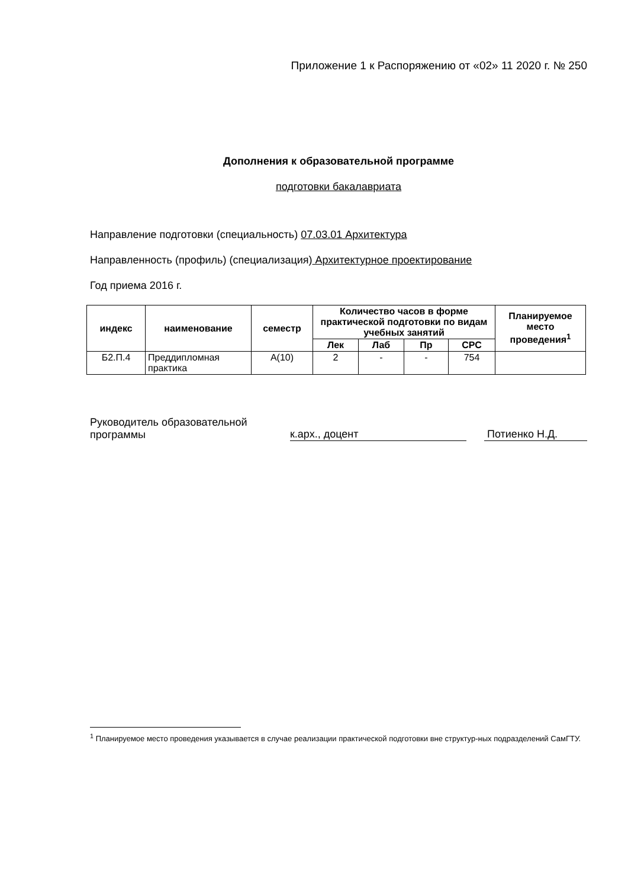Приложение 1 к Распоряжению от «02» 11 2020 г. № 250
Дополнения к образовательной программе
подготовки бакалавриата
Направление подготовки (специальность) 07.03.01 Архитектура
Направленность (профиль) (специализация) Архитектурное проектирование
Год приема 2016 г.
| индекс | наименование | семестр | Количество часов в форме практической подготовки по видам учебных занятий | | | | Планируемое место проведения<sup>1</sup> |
| --- | --- | --- | --- | --- | --- | --- | --- |
| | | | Лек | Лаб | Пр | СРС | |
| Б2.П.4 | Преддипломная практика | А(10) | 2 | - | - | 754 | |
Руководитель образовательной программы
к.арх., доцент
Потиенко Н.Д.
<sup>1</sup> Планируемое место проведения указывается в случае реализации практической подготовки вне структур-ных подразделений СамГТУ.